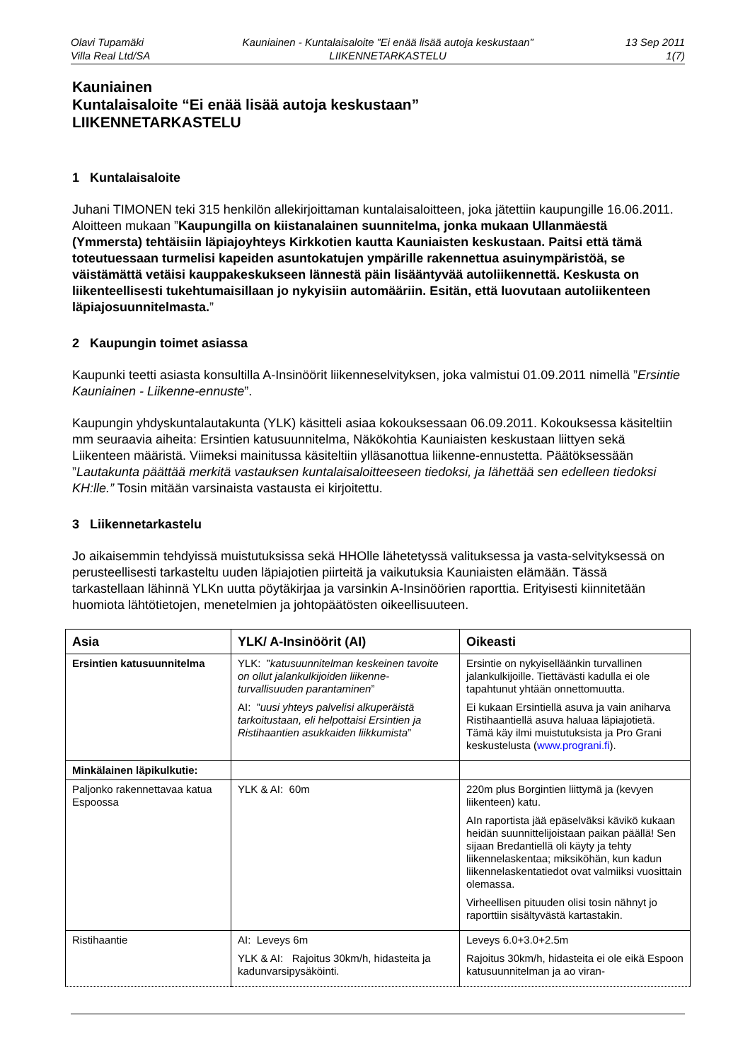Olavi Tupamäki
Villa Real Ltd/SA
Kauniainen - Kuntalaisaloite ”Ei enää lisää autoja keskustaan”
LIIKENNETARKASTELU
13 Sep 2011
1(7)
Kauniainen
Kuntalaisaloite “Ei enää lisää autoja keskustaan”
LIIKENNETARKASTELU
1 Kuntalaisaloite
Juhani TIMONEN teki 315 henkilön allekirjoittaman kuntalaisaloitteen, joka jätettiin kaupungille 16.06.2011. Aloitteen mukaan ”Kaupungilla on kiistanalainen suunnitelma, jonka mukaan Ullanmäestä (Ymmersta) tehtäisiin läpiajoyhteys Kirkkotien kautta Kauniaisten keskustaan. Paitsi että tämä toteutuessaan turmelisi kapeiden asuntokatujen ympärille rakennettua asuinympäristöä, se väistämättä vetäisi kauppakeskukseen lännestä päin lisääntyvää autoliikennettä. Keskusta on liikenteellisesti tukehtumaisillaan jo nykyisiin automääriin. Esitän, että luovutaan autoliikenteen läpiajosuunnitelmasta.”
2 Kaupungin toimet asiassa
Kaupunki teetti asiasta konsultilla A-Insinöörit liikenneselvityksen, joka valmistui 01.09.2011 nimellä ”Ersintie Kauniainen - Liikenne-ennuste”.
Kaupungin yhdyskuntalautakunta (YLK) käsitteli asiaa kokouksessaan 06.09.2011. Kokouksessa käsiteltiin mm seuraavia aiheita: Ersintien katusuunnitelma, Näkökohtia Kauniaisten keskustaan liittyen sekä Liikenteen määristä. Viimeksi mainitussa käsiteltiin ylläsanottua liikenne-ennustetta. Päätöksessään ”Lautakunta päättää merkitä vastauksen kuntalaisaloitteeseen tiedoksi, ja lähettää sen edelleen tiedoksi KH:lle.” Tosin mitään varsinaista vastausta ei kirjoitettu.
3 Liikennetarkastelu
Jo aikaisemmin tehdyissä muistutuksissa sekä HHOlle lähetetyssä valituksessa ja vasta-selvityksessä on perusteellisesti tarkasteltu uuden läpiajotien piirteitä ja vaikutuksia Kauniaisten elämään. Tässä tarkastellaan lähinnä YLKn uutta pöytäkirjaa ja varsinkin A-Insinöörien raporttia. Erityisesti kiinnitetään huomiota lähtötietojen, menetelmien ja johtopäätösten oikeellisuuteen.
| Asia | YLK/ A-Insinöörit (AI) | Oikeasti |
| --- | --- | --- |
| Ersintien katusuunnitelma | YLK: ” katusuunnitelman keskeinen tavoite on ollut jalankulkijoiden liikenne-turvallisuuden parantaminen ” AI: ” uusi yhteys palvelisi alkuperäistä tarkoitustaan, eli helpottaisi Ersintien ja Ristihaantien asukkaiden liikkumista ” | Ersintie on nykyiselläänkin turvallinen jalankulkijoille. Tiettävästi kadulla ei ole tapahtunut yhtään onnettomuutta. Ei kukaan Ersintiellä asuva ja vain aniharva Ristihaantiellä asuva haluaa läpiajotietä. Tämä käy ilmi muistutuksista ja Pro Grani keskustelusta ( www.prograni.fi ). |
| Minkälainen läpikulkutie: | | |
| Paljonko rakennettavaa katua Espoossa | YLK & AI: 60m | 220m plus Borgintien liittymä ja (kevyen liikenteen) katu. AIn raportista jää epäselväksi kävikö kukaan heidän suunnittelijoistaan paikan päällä! Sen sijaan Bredantiellä oli käyty ja tehty liikennelaskentaa; miksiköhän, kun kadun liikennelaskentatiedot ovat valmiiksi vuosittain olemassa. Virheellisen pituuden olisi tosin nähnyt jo raporttiin sisältyvästä kartastakin. |
| Ristihaantie | AI: Leveys 6m YLK & AI: Rajoitus 30km/h, hidasteita ja kadunvarsipysäköinti. | Leveys 6.0+3.0+2.5m Rajoitus 30km/h, hidasteita ei ole eikä Espoon katusuunnitelman ja ao viran- |